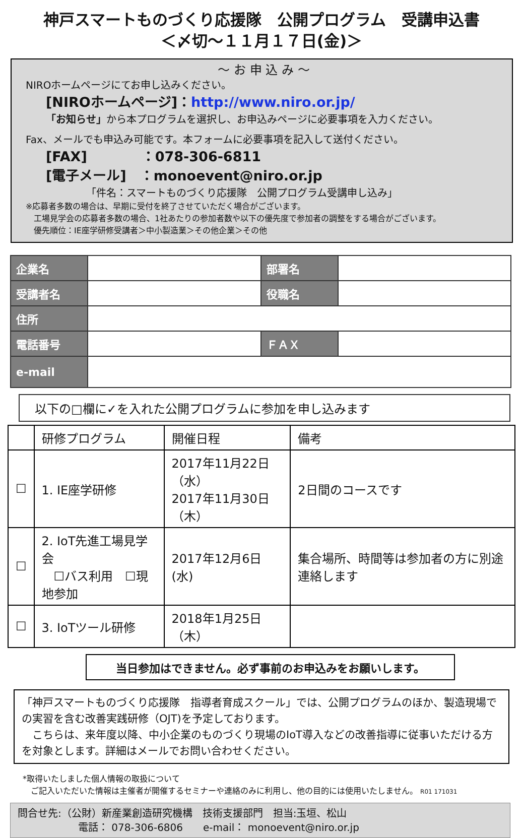神戸スマートものづくり応援隊　公開プログラム　受講申込書
＜〆切～１１月１７日(金)＞
～ お 申 込 み ～
NIROホームページにてお申し込みください。
[NIROホームページ]：http://www.niro.or.jp/
「お知らせ」から本プログラムを選択し、お申込みページに必要事項を入力ください。
Fax、メールでも申込み可能です。本フォームに必要事項を記入して送付ください。
[FAX]　　　　：078-306-6811
[電子メール]　：monoevent@niro.or.jp
「件名：スマートものづくり応援隊　公開プログラム受講申し込み」
※応募者多数の場合は、早期に受付を終了させていただく場合がございます。
　工場見学会の応募者多数の場合、1社あたりの参加者数や以下の優先度で参加者の調整をする場合がございます。
　優先順位：IE座学研修受講者＞中小製造業＞その他企業＞その他
| 企業名 | | 部署名 | |
| 受講者名 | | 役職名 | |
| 住所 | | | |
| 電話番号 | | ＦＡＸ | |
| e-mail | | | |
以下の□欄に✓を入れた公開プログラムに参加を申し込みます
| | 研修プログラム | 開催日程 | 備考 |
| --- | --- | --- | --- |
| ☐ | 1. IE座学研修 | 2017年11月22日（水） 2017年11月30日（木） | 2日間のコースです |
| ☐ | 2. IoT先進工場見学会 ☐バス利用 ☐現地参加 | 2017年12月6日(水) | 集合場所、時間等は参加者の方に別途連絡します |
| ☐ | 3. IoTツール研修 | 2018年1月25日（木） | |
当日参加はできません。必ず事前のお申込みをお願いします。
「神戸スマートものづくり応援隊　指導者育成スクール」では、公開プログラムのほか、製造現場での実習を含む改善実践研修（OJT)を予定しております。
　こちらは、来年度以降、中小企業のものづくり現場のIoT導入などの改善指導に従事いただける方を対象とします。詳細はメールでお問い合わせください。
*取得いたしました個人情報の取扱について
　ご記入いただいた情報は主催者が開催するセミナーや連絡のみに利用し、他の目的には使用いたしません。 R01 171031
問合せ先:（公財）新産業創造研究機構　技術支援部門　担当:玉垣、松山
　　　　　　電話： 078-306-6806　　e-mail： monoevent@niro.or.jp